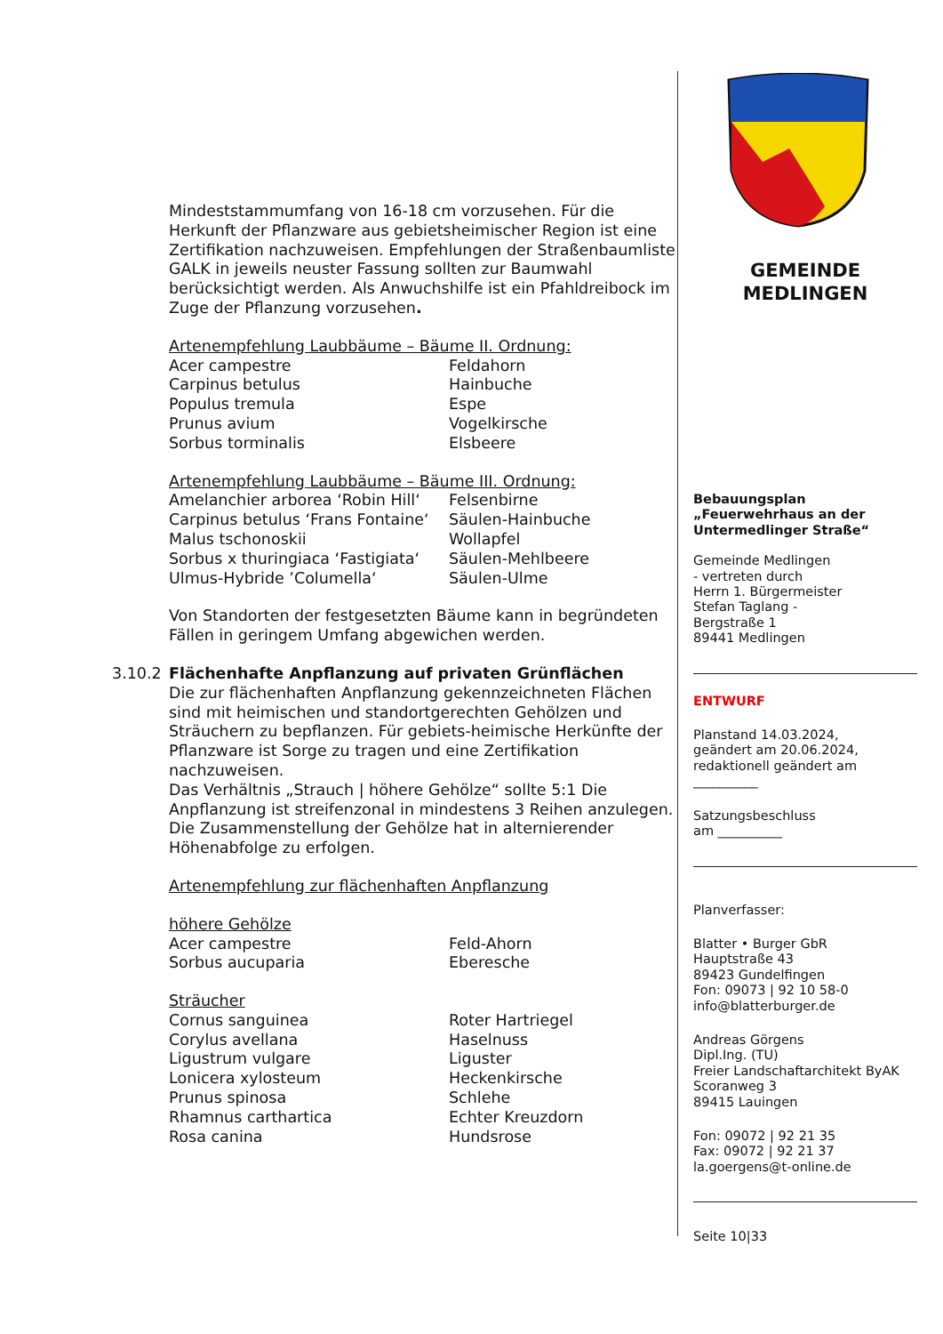Mindeststammumfang von 16-18 cm vorzusehen. Für die Herkunft der Pflanzware aus gebietsheimischer Region ist eine Zertifikation nachzuweisen. Empfehlungen der Straßenbaumliste GALK in jeweils neuster Fassung sollten zur Baumwahl berücksichtigt werden. Als Anwuchshilfe ist ein Pfahldreibock im Zuge der Pflanzung vorzusehen.
Artenempfehlung Laubbäume – Bäume II. Ordnung:
| Acer campestre | Feldahorn |
| Carpinus betulus | Hainbuche |
| Populus tremula | Espe |
| Prunus avium | Vogelkirsche |
| Sorbus torminalis | Elsbeere |
Artenempfehlung Laubbäume – Bäume III. Ordnung:
| Amelanchier arborea ‘Robin Hill‘ | Felsenbirne |
| Carpinus betulus ‘Frans Fontaine‘ | Säulen-Hainbuche |
| Malus tschonoskii | Wollapfel |
| Sorbus x thuringiaca ‘Fastigiata‘ | Säulen-Mehlbeere |
| Ulmus-Hybride ’Columella‘ | Säulen-Ulme |
Von Standorten der festgesetzten Bäume kann in begründeten Fällen in geringem Umfang abgewichen werden.
3.10.2 Flächenhafte Anpflanzung auf privaten Grünflächen
Die zur flächenhaften Anpflanzung gekennzeichneten Flächen sind mit heimischen und standortgerechten Gehölzen und Sträuchern zu bepflanzen. Für gebiets-heimische Herkünfte der Pflanzware ist Sorge zu tragen und eine Zertifikation nachzuweisen.
Das Verhältnis „Strauch | höhere Gehölze“ sollte 5:1 Die Anpflanzung ist streifenzonal in mindestens 3 Reihen anzulegen. Die Zusammenstellung der Gehölze hat in alternierender Höhenabfolge zu erfolgen.
Artenempfehlung zur flächenhaften Anpflanzung
höhere Gehölze
| Acer campestre | Feld-Ahorn |
| Sorbus aucuparia | Eberesche |
Sträucher
| Cornus sanguinea | Roter Hartriegel |
| Corylus avellana | Haselnuss |
| Ligustrum vulgare | Liguster |
| Lonicera xylosteum | Heckenkirsche |
| Prunus spinosa | Schlehe |
| Rhamnus carthartica | Echter Kreuzdorn |
| Rosa canina | Hundsrose |
GEMEINDE
MEDLINGEN
Bebauungsplan
„Feuerwehrhaus an der Untermedlinger Straße“
Gemeinde Medlingen
- vertreten durch
Herrn 1. Bürgermeister
Stefan Taglang -
Bergstraße 1
89441 Medlingen
ENTWURF
Planstand 14.03.2024,
geändert am 20.06.2024,
redaktionell geändert am
__________
Satzungsbeschluss
am __________
Planverfasser:
Blatter • Burger GbR
Hauptstraße 43
89423 Gundelfingen
Fon: 09073 | 92 10 58-0
info@blatterburger.de
Andreas Görgens
Dipl.Ing. (TU)
Freier Landschaftarchitekt ByAK
Scoranweg 3
89415 Lauingen
Fon: 09072 | 92 21 35
Fax: 09072 | 92 21 37
la.goergens@t-online.de
Seite 10|33